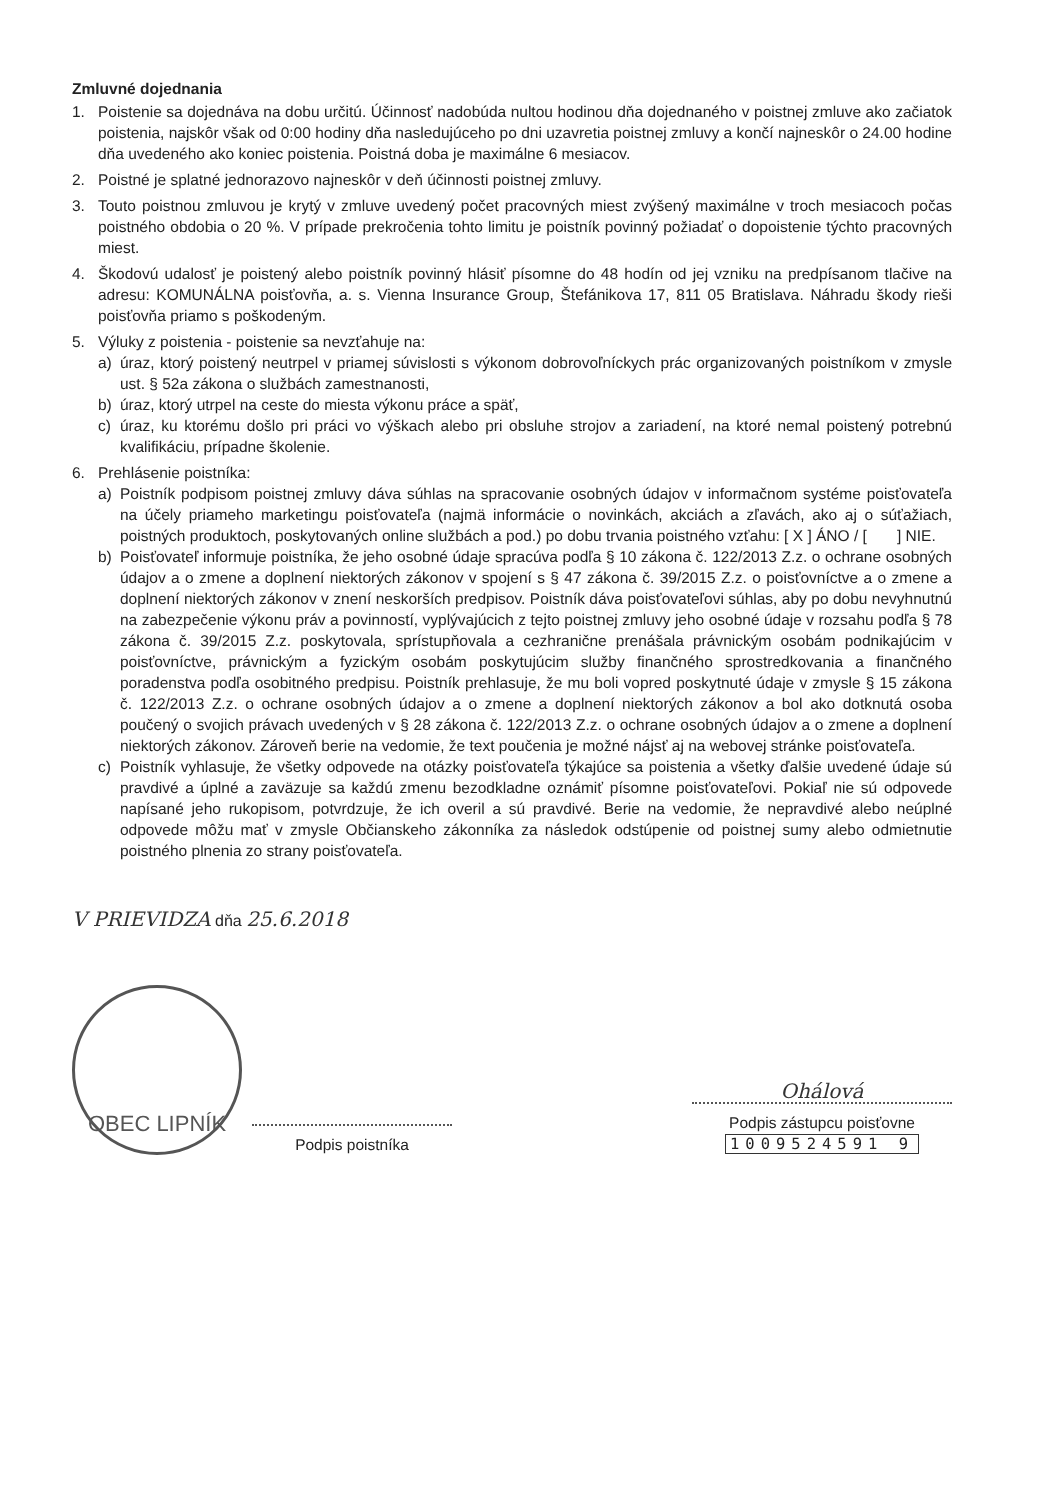Zmluvné dojednania
1. Poistenie sa dojednáva na dobu určitú. Účinnosť nadobúda nultou hodinou dňa dojednaného v poistnej zmluve ako začiatok poistenia, najskôr však od 0:00 hodiny dňa nasledujúceho po dni uzavretia poistnej zmluvy a končí najneskôr o 24.00 hodine dňa uvedeného ako koniec poistenia. Poistná doba je maximálne 6 mesiacov.
2. Poistné je splatné jednorazovo najneskôr v deň účinnosti poistnej zmluvy.
3. Touto poistnou zmluvou je krytý v zmluve uvedený počet pracovných miest zvýšený maximálne v troch mesiacoch počas poistného obdobia o 20 %. V prípade prekročenia tohto limitu je poistník povinný požiadať o dopoistenie týchto pracovných miest.
4. Škodovú udalosť je poistený alebo poistník povinný hlásiť písomne do 48 hodín od jej vzniku na predpísanom tlačive na adresu: KOMUNÁLNA poisťovňa, a. s. Vienna Insurance Group, Štefánikova 17, 811 05 Bratislava. Náhradu škody rieši poisťovňa priamo s poškodeným.
5. Výluky z poistenia - poistenie sa nevzťahuje na:
a) úraz, ktorý poistený neutrpel v priamej súvislosti s výkonom dobrovoľníckych prác organizovaných poistníkom v zmysle ust. § 52a zákona o službách zamestnanosti,
b) úraz, ktorý utrpel na ceste do miesta výkonu práce a späť,
c) úraz, ku ktorému došlo pri práci vo výškach alebo pri obsluhe strojov a zariadení, na ktoré nemal poistený potrebnú kvalifikáciu, prípadne školenie.
6. Prehlásenie poistníka:
a) Poistník podpisom poistnej zmluvy dáva súhlas na spracovanie osobných údajov v informačnom systéme poisťovateľa na účely priameho marketingu poisťovateľa (najmä informácie o novinkách, akciách a zľavách, ako aj o súťažiach, poistných produktoch, poskytovaných online službách a pod.) po dobu trvania poistného vzťahu: [ X ] ÁNO / [ ] NIE.
b) Poisťovateľ informuje poistníka, že jeho osobné údaje spracúva podľa § 10 zákona č. 122/2013 Z.z. o ochrane osobných údajov a o zmene a doplnení niektorých zákonov v spojení s § 47 zákona č. 39/2015 Z.z. o poisťovníctve a o zmene a doplnení niektorých zákonov v znení neskorších predpisov. Poistník dáva poisťovateľovi súhlas, aby po dobu nevyhnutnú na zabezpečenie výkonu práv a povinností, vyplývajúcich z tejto poistnej zmluvy jeho osobné údaje v rozsahu podľa § 78 zákona č. 39/2015 Z.z. poskytovala, sprístupňovala a cezhranične prenášala právnickým osobám podnikajúcim v poisťovníctve, právnickým a fyzickým osobám poskytujúcim služby finančného sprostredkovania a finančného poradenstva podľa osobitného predpisu. Poistník prehlasuje, že mu boli vopred poskytnuté údaje v zmysle § 15 zákona č. 122/2013 Z.z. o ochrane osobných údajov a o zmene a doplnení niektorých zákonov a bol ako dotknutá osoba poučený o svojich právach uvedených v § 28 zákona č. 122/2013 Z.z. o ochrane osobných údajov a o zmene a doplnení niektorých zákonov. Zároveň berie na vedomie, že text poučenia je možné nájsť aj na webovej stránke poisťovateľa.
c) Poistník vyhlasuje, že všetky odpovede na otázky poisťovateľa týkajúce sa poistenia a všetky ďalšie uvedené údaje sú pravdivé a úplné a zaväzuje sa každú zmenu bezodkladne oznámiť písomne poisťovateľovi. Pokiaľ nie sú odpovede napísané jeho rukopisom, potvrdzuje, že ich overil a sú pravdivé. Berie na vedomie, že nepravdivé alebo neúplné odpovede môžu mať v zmysle Občianskeho zákonníka za následok odstúpenie od poistnej sumy alebo odmietnutie poistného plnenia zo strany poisťovateľa.
V PRIEVIDZA dňa 25.6.2018
OBEC LIPNÍK
Podpis poistníka
Ohálová
Podpis zástupcu poisťovne
1009524591 9